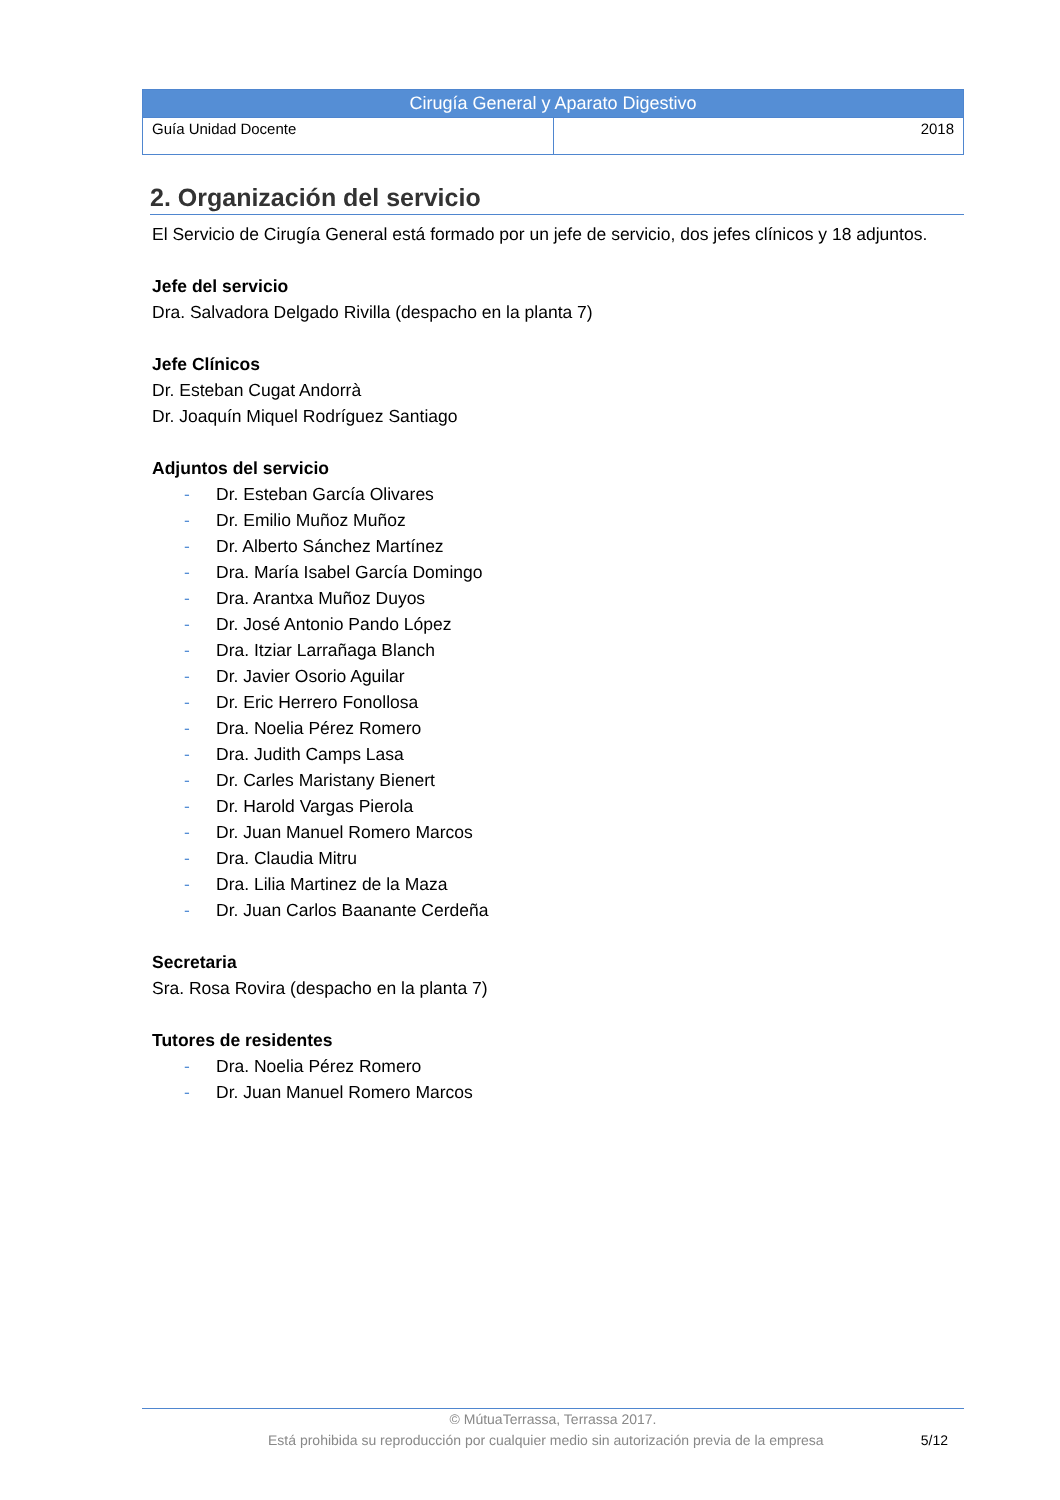| Cirugía General y Aparato Digestivo | |
| --- | --- |
| Guía Unidad Docente | 2018 |
2. Organización del servicio
El Servicio de Cirugía General está formado por un jefe de servicio, dos jefes clínicos y 18 adjuntos.
Jefe del servicio
Dra. Salvadora Delgado Rivilla (despacho en la planta 7)
Jefe Clínicos
Dr. Esteban Cugat Andorrà
Dr. Joaquín Miquel Rodríguez Santiago
Adjuntos del servicio
- Dr. Esteban García Olivares
- Dr. Emilio Muñoz Muñoz
- Dr. Alberto Sánchez Martínez
- Dra. María Isabel García Domingo
- Dra. Arantxa Muñoz Duyos
- Dr. José Antonio Pando López
- Dra. Itziar Larrañaga Blanch
- Dr. Javier Osorio Aguilar
- Dr. Eric Herrero Fonollosa
- Dra. Noelia Pérez Romero
- Dra. Judith Camps Lasa
- Dr. Carles Maristany Bienert
- Dr. Harold Vargas Pierola
- Dr. Juan Manuel Romero Marcos
- Dra. Claudia Mitru
- Dra. Lilia Martinez de la Maza
- Dr. Juan Carlos Baanante Cerdeña
Secretaria
Sra. Rosa Rovira (despacho en la planta 7)
Tutores de residentes
- Dra. Noelia Pérez Romero
- Dr. Juan Manuel Romero Marcos
© MútuaTerrassa, Terrassa 2017.
Está prohibida su reproducción por cualquier medio sin autorización previa de la empresa 5/12